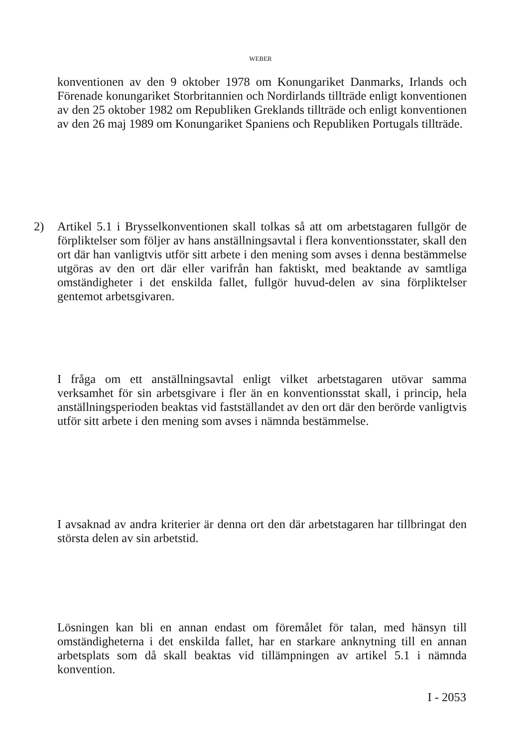WEBER
konventionen av den 9 oktober 1978 om Konungariket Danmarks, Irlands och Förenade konungariket Storbritannien och Nordirlands tillträde enligt konventionen av den 25 oktober 1982 om Republiken Greklands tillträde och enligt konventionen av den 26 maj 1989 om Konungariket Spaniens och Republiken Portugals tillträde.
2)
Artikel 5.1 i Brysselkonventionen skall tolkas så att om arbetstagaren fullgör de förpliktelser som följer av hans anställningsavtal i flera konventionsstater, skall den ort där han vanligtvis utför sitt arbete i den mening som avses i denna bestämmelse utgöras av den ort där eller varifrån han faktiskt, med beaktande av samtliga omständigheter i det enskilda fallet, fullgör huvud-delen av sina förpliktelser gentemot arbetsgivaren.
I fråga om ett anställningsavtal enligt vilket arbetstagaren utövar samma verksamhet för sin arbetsgivare i fler än en konventionsstat skall, i princip, hela anställningsperioden beaktas vid fastställandet av den ort där den berörde vanligtvis utför sitt arbete i den mening som avses i nämnda bestämmelse.
I avsaknad av andra kriterier är denna ort den där arbetstagaren har tillbringat den största delen av sin arbetstid.
Lösningen kan bli en annan endast om föremålet för talan, med hänsyn till omständigheterna i det enskilda fallet, har en starkare anknytning till en annan arbetsplats som då skall beaktas vid tillämpningen av artikel 5.1 i nämnda konvention.
I - 2053